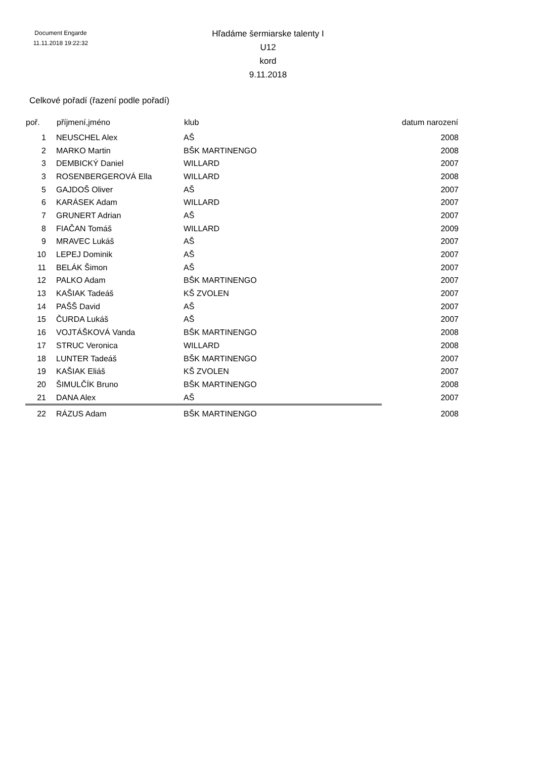Document Engarde
11.11.2018 19:22:32
Hľadáme šermiarske talenty I
U12
kord
9.11.2018
Celkové pořadí (řazení podle pořadí)
| poř. | příjmení,jméno | klub | datum narození |
| --- | --- | --- | --- |
| 1 | NEUSCHEL Alex | AŠ | 2008 |
| 2 | MARKO Martin | BŠK MARTINENGO | 2008 |
| 3 | DEMBICKÝ Daniel | WILLARD | 2007 |
| 3 | ROSENBERGEROVÁ Ella | WILLARD | 2008 |
| 5 | GAJDOŠ Oliver | AŠ | 2007 |
| 6 | KARÁSEK Adam | WILLARD | 2007 |
| 7 | GRUNERT Adrian | AŠ | 2007 |
| 8 | FIAČAN Tomáš | WILLARD | 2009 |
| 9 | MRAVEC Lukáš | AŠ | 2007 |
| 10 | LEPEJ Dominik | AŠ | 2007 |
| 11 | BELÁK Šimon | AŠ | 2007 |
| 12 | PALKO Adam | BŠK MARTINENGO | 2007 |
| 13 | KAŠIAK Tadeáš | KŠ ZVOLEN | 2007 |
| 14 | PAŠŠ David | AŠ | 2007 |
| 15 | ČURDA Lukáš | AŠ | 2007 |
| 16 | VOJTÁŠKOVÁ Vanda | BŠK MARTINENGO | 2008 |
| 17 | STRUC Veronica | WILLARD | 2008 |
| 18 | LUNTER Tadeáš | BŠK MARTINENGO | 2007 |
| 19 | KAŠIAK Eliáš | KŠ ZVOLEN | 2007 |
| 20 | ŠIMULČÍK Bruno | BŠK MARTINENGO | 2008 |
| 21 | DANA Alex | AŠ | 2007 |
| 22 | RÁZUS Adam | BŠK MARTINENGO | 2008 |